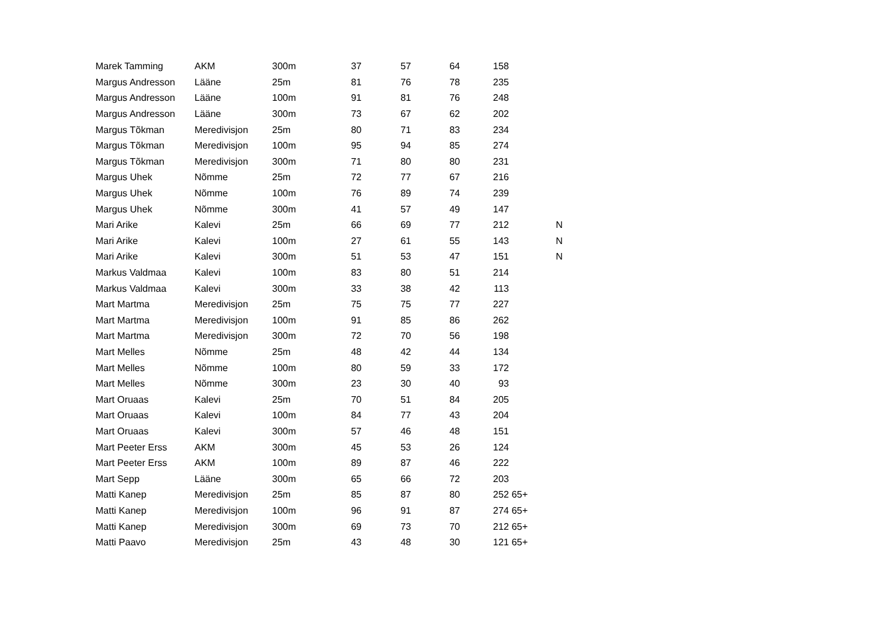| Marek Tamming | AKM | 300m | 37 | 57 | 64 | 158 | | |
| Margus Andresson | Lääne | 25m | 81 | 76 | 78 | 235 | | |
| Margus Andresson | Lääne | 100m | 91 | 81 | 76 | 248 | | |
| Margus Andresson | Lääne | 300m | 73 | 67 | 62 | 202 | | |
| Margus Tõkman | Meredivisjon | 25m | 80 | 71 | 83 | 234 | | |
| Margus Tõkman | Meredivisjon | 100m | 95 | 94 | 85 | 274 | | |
| Margus Tõkman | Meredivisjon | 300m | 71 | 80 | 80 | 231 | | |
| Margus Uhek | Nõmme | 25m | 72 | 77 | 67 | 216 | | |
| Margus Uhek | Nõmme | 100m | 76 | 89 | 74 | 239 | | |
| Margus Uhek | Nõmme | 300m | 41 | 57 | 49 | 147 | | |
| Mari Arike | Kalevi | 25m | 66 | 69 | 77 | 212 | | N |
| Mari Arike | Kalevi | 100m | 27 | 61 | 55 | 143 | | N |
| Mari Arike | Kalevi | 300m | 51 | 53 | 47 | 151 | | N |
| Markus Valdmaa | Kalevi | 100m | 83 | 80 | 51 | 214 | | |
| Markus Valdmaa | Kalevi | 300m | 33 | 38 | 42 | 113 | | |
| Mart Martma | Meredivisjon | 25m | 75 | 75 | 77 | 227 | | |
| Mart Martma | Meredivisjon | 100m | 91 | 85 | 86 | 262 | | |
| Mart Martma | Meredivisjon | 300m | 72 | 70 | 56 | 198 | | |
| Mart Melles | Nõmme | 25m | 48 | 42 | 44 | 134 | | |
| Mart Melles | Nõmme | 100m | 80 | 59 | 33 | 172 | | |
| Mart Melles | Nõmme | 300m | 23 | 30 | 40 | 93 | | |
| Mart Oruaas | Kalevi | 25m | 70 | 51 | 84 | 205 | | |
| Mart Oruaas | Kalevi | 100m | 84 | 77 | 43 | 204 | | |
| Mart Oruaas | Kalevi | 300m | 57 | 46 | 48 | 151 | | |
| Mart Peeter Erss | AKM | 300m | 45 | 53 | 26 | 124 | | |
| Mart Peeter Erss | AKM | 100m | 89 | 87 | 46 | 222 | | |
| Mart Sepp | Lääne | 300m | 65 | 66 | 72 | 203 | | |
| Matti Kanep | Meredivisjon | 25m | 85 | 87 | 80 | 252 | 65+ | |
| Matti Kanep | Meredivisjon | 100m | 96 | 91 | 87 | 274 | 65+ | |
| Matti Kanep | Meredivisjon | 300m | 69 | 73 | 70 | 212 | 65+ | |
| Matti Paavo | Meredivisjon | 25m | 43 | 48 | 30 | 121 | 65+ | |